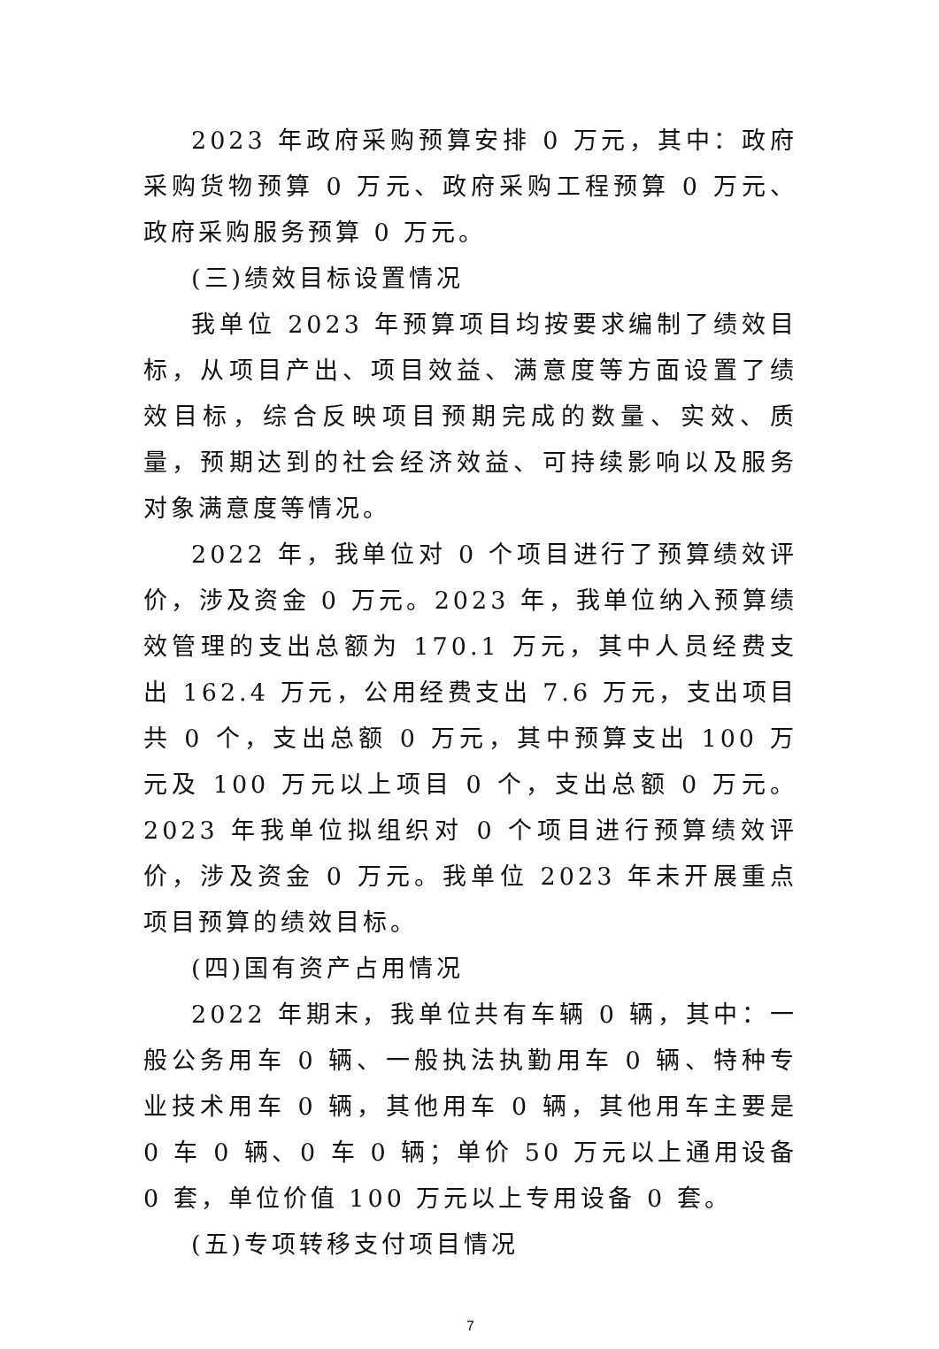2023 年政府采购预算安排 0 万元，其中：政府采购货物预算 0 万元、政府采购工程预算 0 万元、政府采购服务预算 0 万元。
(三)绩效目标设置情况
我单位 2023 年预算项目均按要求编制了绩效目标，从项目产出、项目效益、满意度等方面设置了绩效目标，综合反映项目预期完成的数量、实效、质量，预期达到的社会经济效益、可持续影响以及服务对象满意度等情况。
2022 年，我单位对 0 个项目进行了预算绩效评价，涉及资金 0 万元。2023 年，我单位纳入预算绩效管理的支出总额为 170.1 万元，其中人员经费支出 162.4 万元，公用经费支出 7.6 万元，支出项目共 0 个，支出总额 0 万元，其中预算支出 100 万元及 100 万元以上项目 0 个，支出总额 0 万元。2023 年我单位拟组织对 0 个项目进行预算绩效评价，涉及资金 0 万元。我单位 2023 年未开展重点项目预算的绩效目标。
(四)国有资产占用情况
2022 年期末，我单位共有车辆 0 辆，其中：一般公务用车 0 辆、一般执法执勤用车 0 辆、特种专业技术用车 0 辆，其他用车 0 辆，其他用车主要是 0 车 0 辆、0 车 0 辆；单价 50 万元以上通用设备 0 套，单位价值 100 万元以上专用设备 0 套。
(五)专项转移支付项目情况
7